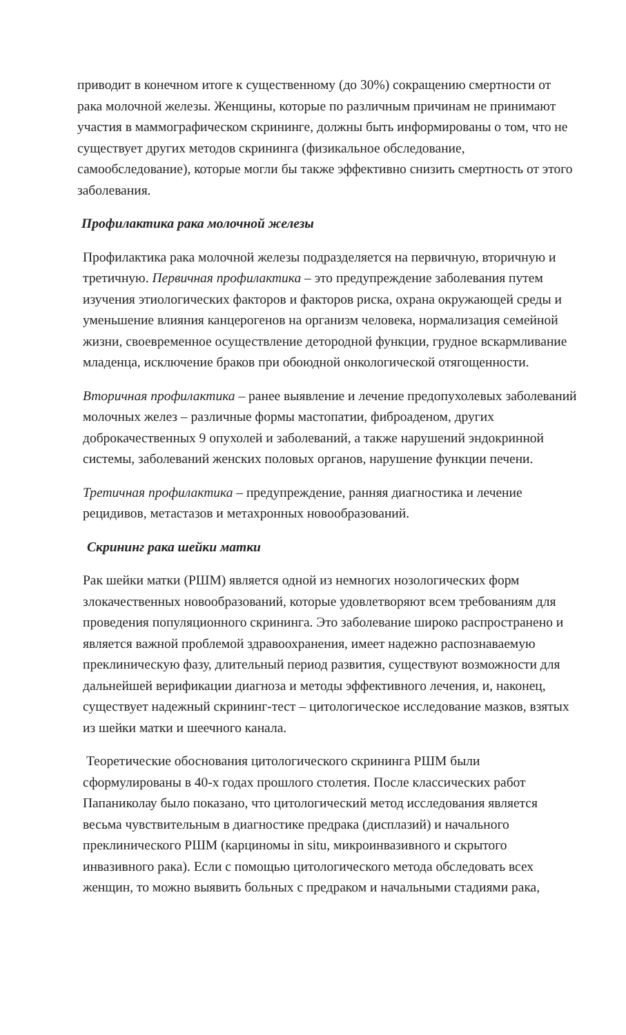приводит в конечном итоге к существенному (до 30%) сокращению смертности от рака молочной железы. Женщины, которые по различным причинам не принимают участия в маммографическом скрининге, должны быть информированы о том, что не существует других методов скрининга (физикальное обследование, самообследование), которые могли бы также эффективно снизить смертность от этого заболевания.
Профилактика рака молочной железы
Профилактика рака молочной железы подразделяется на первичную, вторичную и третичную. Первичная профилактика – это предупреждение заболевания путем изучения этиологических факторов и факторов риска, охрана окружающей среды и уменьшение влияния канцерогенов на организм человека, нормализация семейной жизни, своевременное осуществление детородной функции, грудное вскармливание младенца, исключение браков при обоюдной онкологической отягощенности.
Вторичная профилактика – ранее выявление и лечение предопухолевых заболеваний молочных желез – различные формы мастопатии, фиброаденом, других доброкачественных 9 опухолей и заболеваний, а также нарушений эндокринной системы, заболеваний женских половых органов, нарушение функции печени.
Третичная профилактика – предупреждение, ранняя диагностика и лечение рецидивов, метастазов и метахронных новообразований.
Скрининг рака шейки матки
Рак шейки матки (РШМ) является одной из немногих нозологических форм злокачественных новообразований, которые удовлетворяют всем требованиям для проведения популяционного скрининга. Это заболевание широко распространено и является важной проблемой здравоохранения, имеет надежно распознаваемую преклиническую фазу, длительный период развития, существуют возможности для дальнейшей верификации диагноза и методы эффективного лечения, и, наконец, существует надежный скрининг-тест – цитологическое исследование мазков, взятых из шейки матки и шеечного канала.
Теоретические обоснования цитологического скрининга РШМ были сформулированы в 40-х годах прошлого столетия. После классических работ Папаниколау было показано, что цитологический метод исследования является весьма чувствительным в диагностике предрака (дисплазий) и начального преклинического РШМ (карциномы in situ, микроинвазивного и скрытого инвазивного рака). Если с помощью цитологического метода обследовать всех женщин, то можно выявить больных с предраком и начальными стадиями рака,